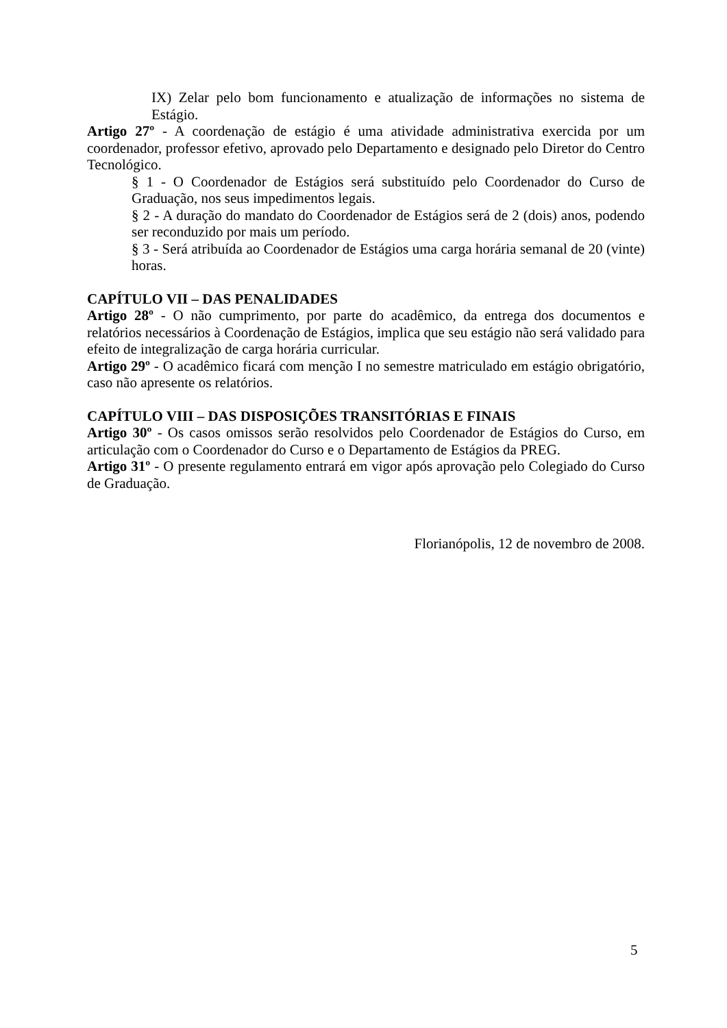IX) Zelar pelo bom funcionamento e atualização de informações no sistema de Estágio.
Artigo 27º - A coordenação de estágio é uma atividade administrativa exercida por um coordenador, professor efetivo, aprovado pelo Departamento e designado pelo Diretor do Centro Tecnológico.
§ 1 - O Coordenador de Estágios será substituído pelo Coordenador do Curso de Graduação, nos seus impedimentos legais.
§ 2 - A duração do mandato do Coordenador de Estágios será de 2 (dois) anos, podendo ser reconduzido por mais um período.
§ 3 - Será atribuída ao Coordenador de Estágios uma carga horária semanal de 20 (vinte) horas.
CAPÍTULO VII – DAS PENALIDADES
Artigo 28º - O não cumprimento, por parte do acadêmico, da entrega dos documentos e relatórios necessários à Coordenação de Estágios, implica que seu estágio não será validado para efeito de integralização de carga horária curricular.
Artigo 29º - O acadêmico ficará com menção I no semestre matriculado em estágio obrigatório, caso não apresente os relatórios.
CAPÍTULO VIII – DAS DISPOSIÇÕES TRANSITÓRIAS E FINAIS
Artigo 30º - Os casos omissos serão resolvidos pelo Coordenador de Estágios do Curso, em articulação com o Coordenador do Curso e o Departamento de Estágios da PREG.
Artigo 31º - O presente regulamento entrará em vigor após aprovação pelo Colegiado do Curso de Graduação.
Florianópolis, 12 de novembro de 2008.
5